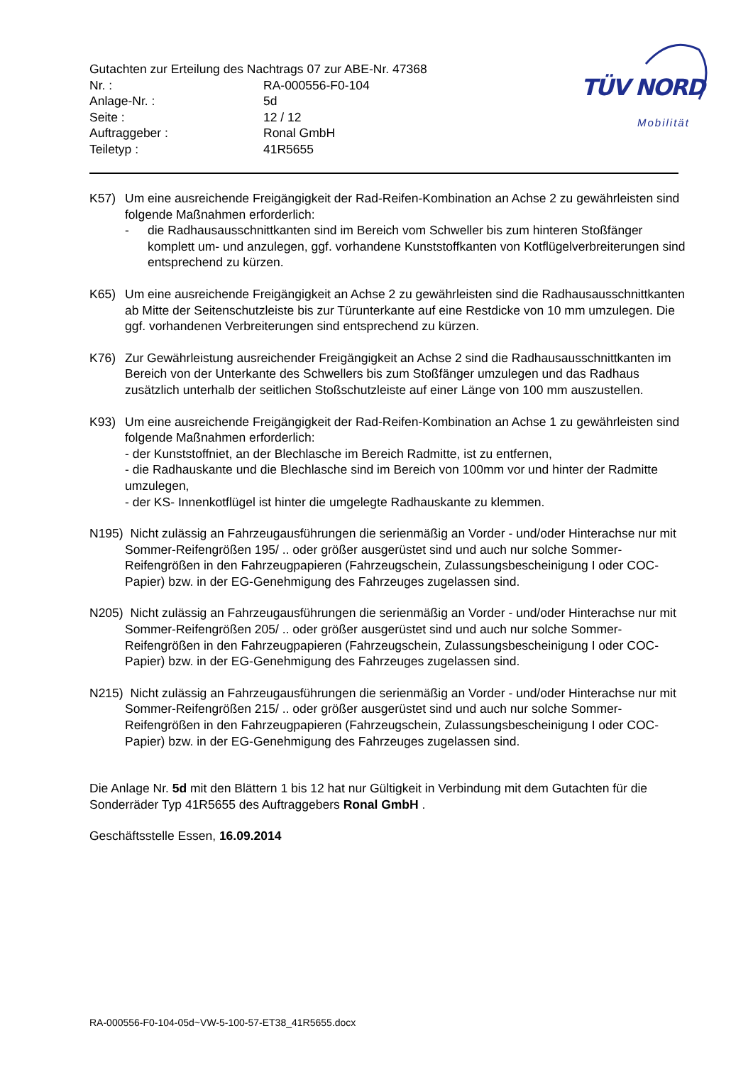Gutachten zur Erteilung des Nachtrags 07 zur ABE-Nr. 47368
| Nr. : | RA-000556-F0-104 |
| Anlage-Nr. : | 5d |
| Seite : | 12 / 12 |
| Auftraggeber : | Ronal GmbH |
| Teiletyp : | 41R5655 |
TÜV NORD
Mobilität
K57) Um eine ausreichende Freigängigkeit der Rad-Reifen-Kombination an Achse 2 zu gewährleisten sind folgende Maßnahmen erforderlich:
- die Radhausausschnittkanten sind im Bereich vom Schweller bis zum hinteren Stoßfänger komplett um- und anzulegen, ggf. vorhandene Kunststoffkanten von Kotflügelverbreiterungen sind entsprechend zu kürzen.
K65) Um eine ausreichende Freigängigkeit an Achse 2 zu gewährleisten sind die Radhausausschnittkanten ab Mitte der Seitenschutzleiste bis zur Türunterkante auf eine Restdicke von 10 mm umzulegen. Die ggf. vorhandenen Verbreiterungen sind entsprechend zu kürzen.
K76) Zur Gewährleistung ausreichender Freigängigkeit an Achse 2 sind die Radhausausschnittkanten im Bereich von der Unterkante des Schwellers bis zum Stoßfänger umzulegen und das Radhaus zusätzlich unterhalb der seitlichen Stoßschutzleiste auf einer Länge von 100 mm auszustellen.
K93) Um eine ausreichende Freigängigkeit der Rad-Reifen-Kombination an Achse 1 zu gewährleisten sind folgende Maßnahmen erforderlich:
- der Kunststoffniet, an der Blechlasche im Bereich Radmitte, ist zu entfernen,
- die Radhauskante und die Blechlasche sind im Bereich von 100mm vor und hinter der Radmitte umzulegen,
- der KS- Innenkotflügel ist hinter die umgelegte Radhauskante zu klemmen.
N195) Nicht zulässig an Fahrzeugausführungen die serienmäßig an Vorder - und/oder Hinterachse nur mit Sommer-Reifengrößen 195/ .. oder größer ausgerüstet sind und auch nur solche Sommer-Reifengrößen in den Fahrzeugpapieren (Fahrzeugschein, Zulassungsbescheinigung I oder COC- Papier) bzw. in der EG-Genehmigung des Fahrzeuges zugelassen sind.
N205) Nicht zulässig an Fahrzeugausführungen die serienmäßig an Vorder - und/oder Hinterachse nur mit Sommer-Reifengrößen 205/ .. oder größer ausgerüstet sind und auch nur solche Sommer-Reifengrößen in den Fahrzeugpapieren (Fahrzeugschein, Zulassungsbescheinigung I oder COC- Papier) bzw. in der EG-Genehmigung des Fahrzeuges zugelassen sind.
N215) Nicht zulässig an Fahrzeugausführungen die serienmäßig an Vorder - und/oder Hinterachse nur mit Sommer-Reifengrößen 215/ .. oder größer ausgerüstet sind und auch nur solche Sommer-Reifengrößen in den Fahrzeugpapieren (Fahrzeugschein, Zulassungsbescheinigung I oder COC- Papier) bzw. in der EG-Genehmigung des Fahrzeuges zugelassen sind.
Die Anlage Nr. 5d mit den Blättern 1 bis 12 hat nur Gültigkeit in Verbindung mit dem Gutachten für die Sonderräder Typ 41R5655 des Auftraggebers Ronal GmbH .
Geschäftsstelle Essen, 16.09.2014
RA-000556-F0-104-05d~VW-5-100-57-ET38_41R5655.docx